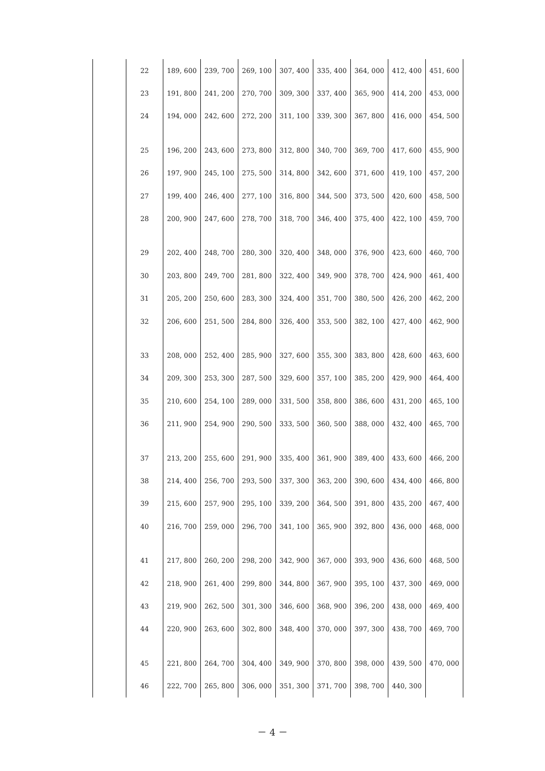| | 22 | 189, 600 | 239, 700 | 269, 100 | 307, 400 | 335, 400 | 364, 000 | 412, 400 | 451, 600 |
| | 23 | 191, 800 | 241, 200 | 270, 700 | 309, 300 | 337, 400 | 365, 900 | 414, 200 | 453, 000 |
| | 24 | 194, 000 | 242, 600 | 272, 200 | 311, 100 | 339, 300 | 367, 800 | 416, 000 | 454, 500 |
| | 25 | 196, 200 | 243, 600 | 273, 800 | 312, 800 | 340, 700 | 369, 700 | 417, 600 | 455, 900 |
| | 26 | 197, 900 | 245, 100 | 275, 500 | 314, 800 | 342, 600 | 371, 600 | 419, 100 | 457, 200 |
| | 27 | 199, 400 | 246, 400 | 277, 100 | 316, 800 | 344, 500 | 373, 500 | 420, 600 | 458, 500 |
| | 28 | 200, 900 | 247, 600 | 278, 700 | 318, 700 | 346, 400 | 375, 400 | 422, 100 | 459, 700 |
| | 29 | 202, 400 | 248, 700 | 280, 300 | 320, 400 | 348, 000 | 376, 900 | 423, 600 | 460, 700 |
| | 30 | 203, 800 | 249, 700 | 281, 800 | 322, 400 | 349, 900 | 378, 700 | 424, 900 | 461, 400 |
| | 31 | 205, 200 | 250, 600 | 283, 300 | 324, 400 | 351, 700 | 380, 500 | 426, 200 | 462, 200 |
| | 32 | 206, 600 | 251, 500 | 284, 800 | 326, 400 | 353, 500 | 382, 100 | 427, 400 | 462, 900 |
| | 33 | 208, 000 | 252, 400 | 285, 900 | 327, 600 | 355, 300 | 383, 800 | 428, 600 | 463, 600 |
| | 34 | 209, 300 | 253, 300 | 287, 500 | 329, 600 | 357, 100 | 385, 200 | 429, 900 | 464, 400 |
| | 35 | 210, 600 | 254, 100 | 289, 000 | 331, 500 | 358, 800 | 386, 600 | 431, 200 | 465, 100 |
| | 36 | 211, 900 | 254, 900 | 290, 500 | 333, 500 | 360, 500 | 388, 000 | 432, 400 | 465, 700 |
| | 37 | 213, 200 | 255, 600 | 291, 900 | 335, 400 | 361, 900 | 389, 400 | 433, 600 | 466, 200 |
| | 38 | 214, 400 | 256, 700 | 293, 500 | 337, 300 | 363, 200 | 390, 600 | 434, 400 | 466, 800 |
| | 39 | 215, 600 | 257, 900 | 295, 100 | 339, 200 | 364, 500 | 391, 800 | 435, 200 | 467, 400 |
| | 40 | 216, 700 | 259, 000 | 296, 700 | 341, 100 | 365, 900 | 392, 800 | 436, 000 | 468, 000 |
| | 41 | 217, 800 | 260, 200 | 298, 200 | 342, 900 | 367, 000 | 393, 900 | 436, 600 | 468, 500 |
| | 42 | 218, 900 | 261, 400 | 299, 800 | 344, 800 | 367, 900 | 395, 100 | 437, 300 | 469, 000 |
| | 43 | 219, 900 | 262, 500 | 301, 300 | 346, 600 | 368, 900 | 396, 200 | 438, 000 | 469, 400 |
| | 44 | 220, 900 | 263, 600 | 302, 800 | 348, 400 | 370, 000 | 397, 300 | 438, 700 | 469, 700 |
| | 45 | 221, 800 | 264, 700 | 304, 400 | 349, 900 | 370, 800 | 398, 000 | 439, 500 | 470, 000 |
| | 46 | 222, 700 | 265, 800 | 306, 000 | 351, 300 | 371, 700 | 398, 700 | 440, 300 | |
－ 4 －